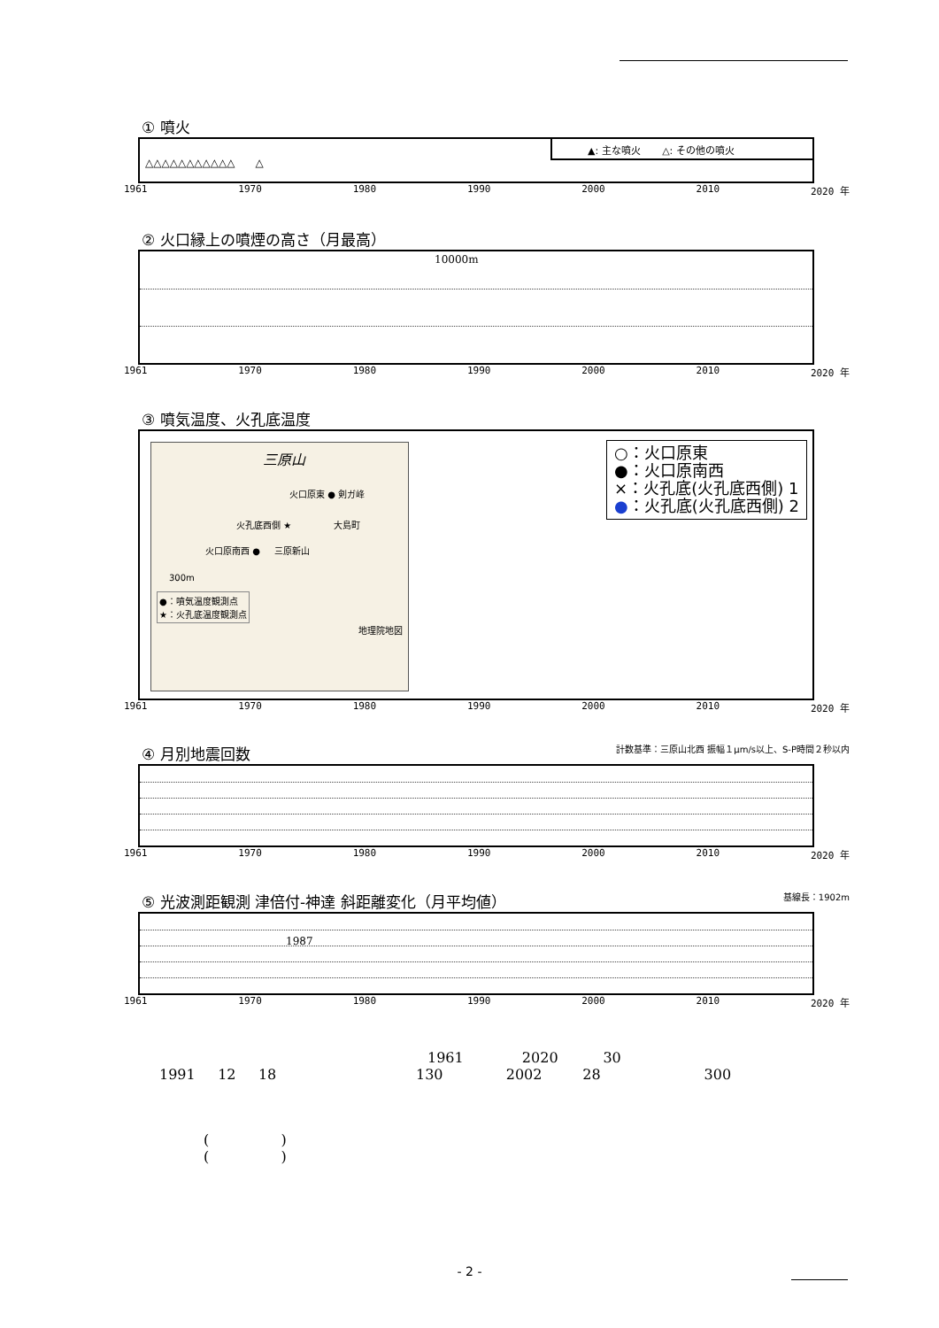① 噴火
▲: 主な噴火 △: その他の噴火
△△△△△△△△△△△ △
1961 1970 1980 1990 2000 2010 2020 年
② 火口縁上の噴煙の高さ（月最高）
10000m
1961 1970 1980 1990 2000 2010 2020 年
③ 噴気温度、火孔底温度
三原山
火口原東 ● 剣ガ峰
火孔底西側 ★ 大島町
火口原南西 ● 三原新山
300m
●：噴気温度観測点
★：火孔底温度観測点
地理院地図
○：火口原東
●：火口原南西
×：火孔底(火孔底西側) 1
●：火孔底(火孔底西側) 2
1961 1970 1980 1990 2000 2010 2020 年
④ 月別地震回数 計数基準：三原山北西 振幅１μm/s以上、S-P時間２秒以内
1961 1970 1980 1990 2000 2010 2020 年
⑤ 光波測距観測 津倍付-神達 斜距離変化（月平均値） 基線長：1902m
1987
1961 1970 1980 1990 2000 2010 2020 年
1961 2020 30
1991 12 18 130 2002 28 300
( )
( )
- 2 -